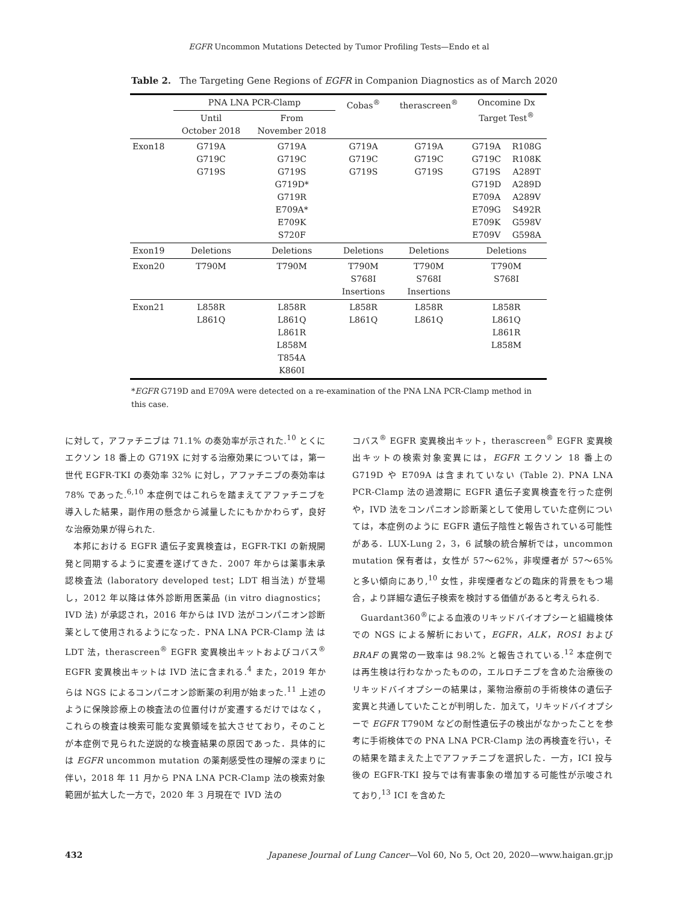EGFR Uncommon Mutations Detected by Tumor Profiling Tests—Endo et al
Table 2. The Targeting Gene Regions of EGFR in Companion Diagnostics as of March 2020
| | PNA LNA PCR-Clamp | | Cobas<sup>®</sup> | therascreen<sup>®</sup> | Oncomine Dx Target Test<sup>®</sup> | |
| --- | --- | --- | --- | --- | --- | --- |
| | Until October 2018 | From November 2018 | | | | |
| Exon18 | G719A G719C G719S | G719A G719C G719S G719D* G719R E709A* E709K S720F | G719A G719C G719S | G719A G719C G719S | G719A G719C G719S G719D E709A E709G E709K E709V | R108G R108K A289T A289D A289V S492R G598V G598A |
| Exon19 | Deletions | Deletions | Deletions | Deletions | Deletions | |
| Exon20 | T790M | T790M | T790M S768I Insertions | T790M S768I Insertions | T790M S768I | |
| Exon21 | L858R L861Q | L858R L861Q L861R L858M T854A K860I | L858R L861Q | L858R L861Q | L858R L861Q L861R L858M | |
*EGFR G719D and E709A were detected on a re-examination of the PNA LNA PCR-Clamp method in this case.
に対して，アファチニブは 71.1% の奏効率が示された.<sup>10</sup> とくにエクソン 18 番上の G719X に対する治療効果については，第一世代 EGFR-TKI の奏効率 32% に対し，アファチニブの奏効率は 78% であった.<sup>6,10</sup> 本症例ではこれらを踏まえてアファチニブを導入した結果，副作用の懸念から減量したにもかかわらず，良好な治療効果が得られた.
本邦における EGFR 遺伝子変異検査は，EGFR-TKI の新規開発と同期するように変遷を遂げてきた．2007 年からは薬事未承認検査法 (laboratory developed test；LDT 相当法) が登場し，2012 年以降は体外診断用医薬品 (in vitro diagnostics；IVD 法) が承認され，2016 年からは IVD 法がコンパニオン診断薬として使用されるようになった．PNA LNA PCR-Clamp 法 は LDT 法，therascreen<sup>®</sup> EGFR 変異検出キットおよびコバス<sup>®</sup> EGFR 変異検出キットは IVD 法に含まれる.<sup>4</sup> また，2019 年からは NGS によるコンパニオン診断薬の利用が始まった.<sup>11</sup> 上述のように保険診療上の検査法の位置付けが変遷するだけではなく，これらの検査は検索可能な変異領域を拡大させており，そのことが本症例で見られた逆説的な検査結果の原因であった．具体的には EGFR uncommon mutation の薬剤感受性の理解の深まりに伴い，2018 年 11 月から PNA LNA PCR-Clamp 法の検索対象範囲が拡大した一方で，2020 年 3 月現在で IVD 法の
コバス<sup>®</sup> EGFR 変異検出キット，therascreen<sup>®</sup> EGFR 変異検出キットの検索対象変異には，EGFR エクソン 18 番上の G719D や E709A は含まれていない (Table 2). PNA LNA PCR-Clamp 法の過渡期に EGFR 遺伝子変異検査を行った症例や，IVD 法をコンパニオン診断薬として使用していた症例については，本症例のように EGFR 遺伝子陰性と報告されている可能性がある．LUX-Lung 2，3，6 試験の統合解析では，uncommon mutation 保有者は，女性が 57～62%，非喫煙者が 57～65% と多い傾向にあり,<sup>10</sup> 女性，非喫煙者などの臨床的背景をもつ場合，より詳細な遺伝子検索を検討する価値があると考えられる.
Guardant360<sup>®</sup>による血液のリキッドバイオプシーと組織検体での NGS による解析において，EGFR，ALK，ROS1 および BRAF の異常の一致率は 98.2% と報告されている.<sup>12</sup> 本症例では再生検は行わなかったものの，エルロチニブを含めた治療後のリキッドバイオプシーの結果は，薬物治療前の手術検体の遺伝子変異と共通していたことが判明した．加えて，リキッドバイオプシーで EGFR T790M などの耐性遺伝子の検出がなかったことを参考に手術検体での PNA LNA PCR-Clamp 法の再検査を行い，その結果を踏まえた上でアファチニブを選択した．一方，ICI 投与後の EGFR-TKI 投与では有害事象の増加する可能性が示唆されており,<sup>13</sup> ICI を含めた
432 Japanese Journal of Lung Cancer—Vol 60, No 5, Oct 20, 2020—www.haigan.gr.jp